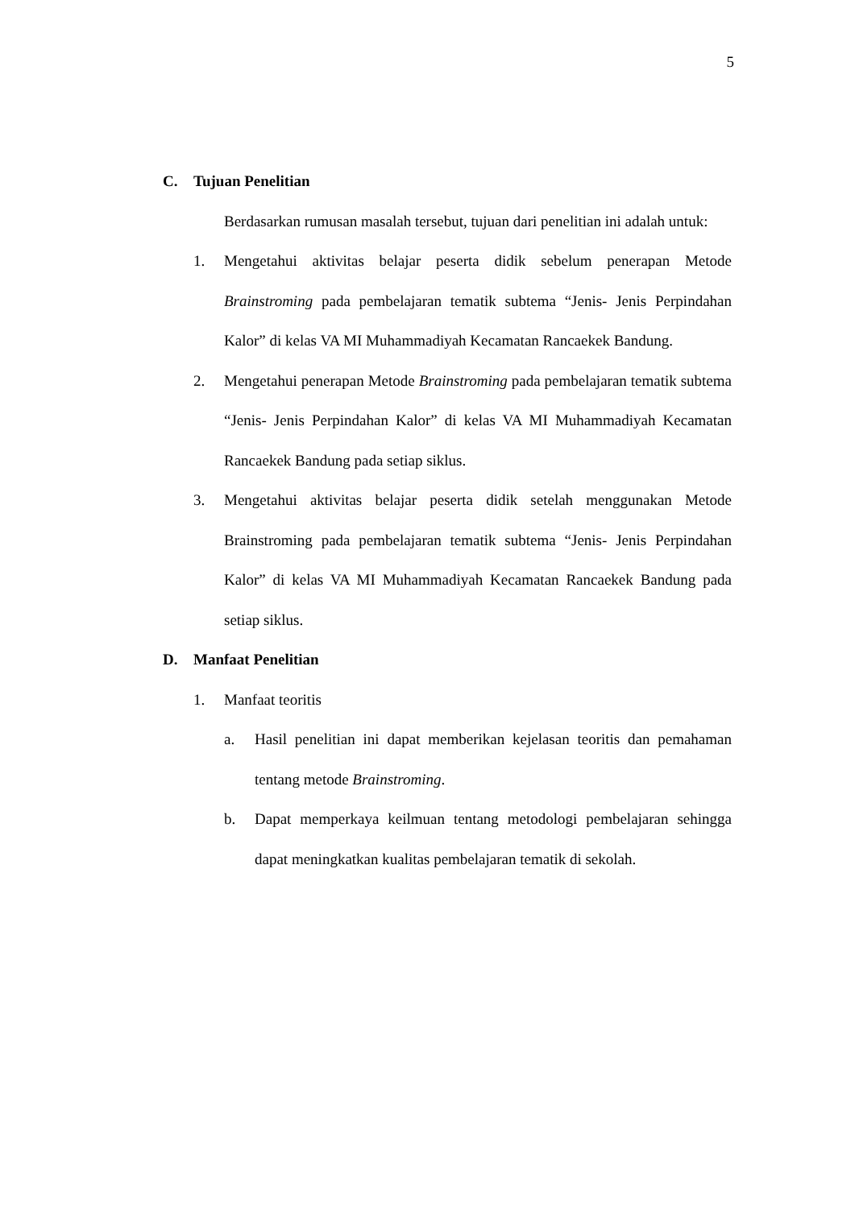5
C. Tujuan Penelitian
Berdasarkan rumusan masalah tersebut, tujuan dari penelitian ini adalah untuk:
1. Mengetahui aktivitas belajar peserta didik sebelum penerapan Metode Brainstroming pada pembelajaran tematik subtema “Jenis- Jenis Perpindahan Kalor” di kelas VA MI Muhammadiyah Kecamatan Rancaekek Bandung.
2. Mengetahui penerapan Metode Brainstroming pada pembelajaran tematik subtema “Jenis- Jenis Perpindahan Kalor” di kelas VA MI Muhammadiyah Kecamatan Rancaekek Bandung pada setiap siklus.
3. Mengetahui aktivitas belajar peserta didik setelah menggunakan Metode Brainstroming pada pembelajaran tematik subtema “Jenis- Jenis Perpindahan Kalor” di kelas VA MI Muhammadiyah Kecamatan Rancaekek Bandung pada setiap siklus.
D. Manfaat Penelitian
1. Manfaat teoritis
a. Hasil penelitian ini dapat memberikan kejelasan teoritis dan pemahaman tentang metode Brainstroming.
b. Dapat memperkaya keilmuan tentang metodologi pembelajaran sehingga dapat meningkatkan kualitas pembelajaran tematik di sekolah.